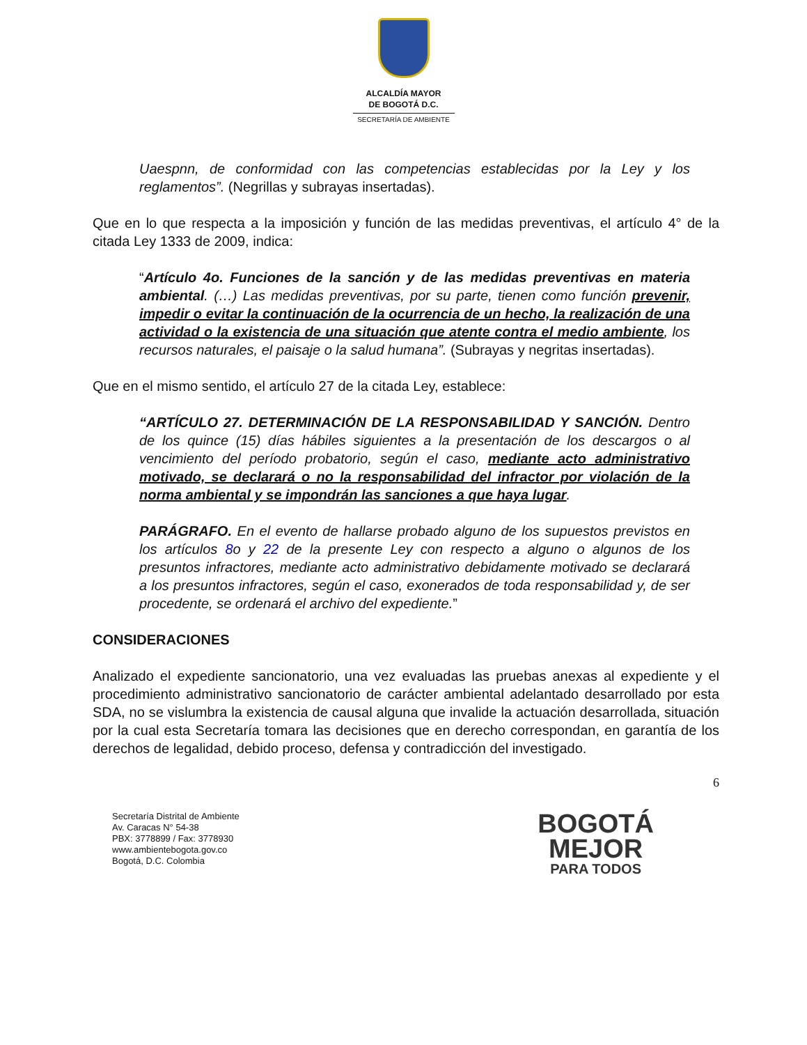ALCALDÍA MAYOR
DE BOGOTÁ D.C.
SECRETARÍA DE AMBIENTE
Uaespnn, de conformidad con las competencias establecidas por la Ley y los reglamentos”. (Negrillas y subrayas insertadas).
Que en lo que respecta a la imposición y función de las medidas preventivas, el artículo 4° de la citada Ley 1333 de 2009, indica:
“Artículo 4o. Funciones de la sanción y de las medidas preventivas en materia ambiental. (…) Las medidas preventivas, por su parte, tienen como función prevenir, impedir o evitar la continuación de la ocurrencia de un hecho, la realización de una actividad o la existencia de una situación que atente contra el medio ambiente, los recursos naturales, el paisaje o la salud humana”. (Subrayas y negritas insertadas).
Que en el mismo sentido, el artículo 27 de la citada Ley, establece:
“ARTÍCULO 27. DETERMINACIÓN DE LA RESPONSABILIDAD Y SANCIÓN. Dentro de los quince (15) días hábiles siguientes a la presentación de los descargos o al vencimiento del período probatorio, según el caso, mediante acto administrativo motivado, se declarará o no la responsabilidad del infractor por violación de la norma ambiental y se impondrán las sanciones a que haya lugar.
PARÁGRAFO. En el evento de hallarse probado alguno de los supuestos previstos en los artículos 8o y 22 de la presente Ley con respecto a alguno o algunos de los presuntos infractores, mediante acto administrativo debidamente motivado se declarará a los presuntos infractores, según el caso, exonerados de toda responsabilidad y, de ser procedente, se ordenará el archivo del expediente.”
CONSIDERACIONES
Analizado el expediente sancionatorio, una vez evaluadas las pruebas anexas al expediente y el procedimiento administrativo sancionatorio de carácter ambiental adelantado desarrollado por esta SDA, no se vislumbra la existencia de causal alguna que invalide la actuación desarrollada, situación por la cual esta Secretaría tomara las decisiones que en derecho correspondan, en garantía de los derechos de legalidad, debido proceso, defensa y contradicción del investigado.
6
Secretaría Distrital de Ambiente
Av. Caracas N° 54-38
PBX: 3778899 / Fax: 3778930
www.ambientebogota.gov.co
Bogotá, D.C. Colombia
BOGOTÁ
MEJOR
PARA TODOS